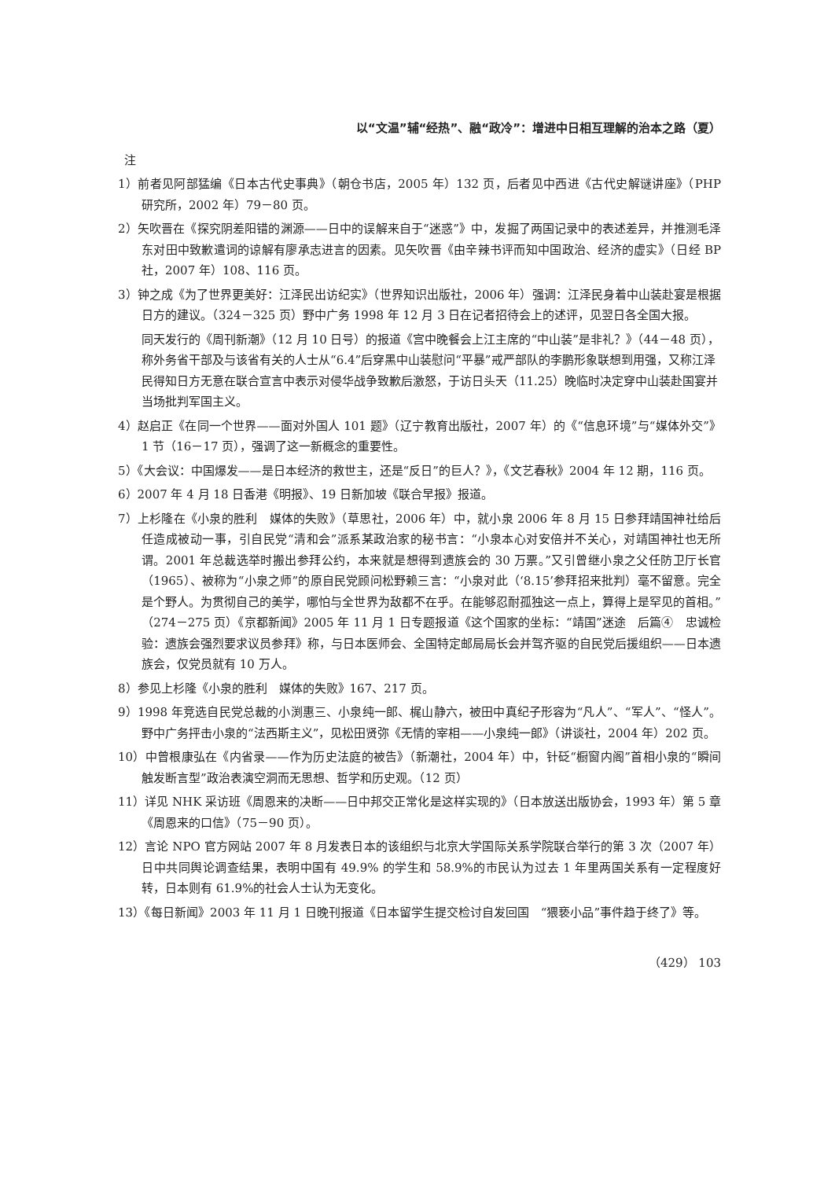以“文温”辅“经热”、融“政冷”：增进中日相互理解的治本之路（夏）
注
1）前者见阿部猛编《日本古代史事典》（朝仓书店，2005 年）132 页，后者见中西进《古代史解谜讲座》（PHP 研究所，2002 年）79－80 页。
2）矢吹晋在《探究阴差阳错的渊源——日中的误解来自于“迷惑”》中，发掘了两国记录中的表述差异，并推测毛泽东对田中致歉遣词的谅解有廖承志进言的因素。见矢吹晋《由辛辣书评而知中国政治、经济的虚实》（日经 BP 社，2007 年）108、116 页。
3）钟之成《为了世界更美好：江泽民出访纪实》（世界知识出版社，2006 年）强调：江泽民身着中山装赴宴是根据日方的建议。（324－325 页）野中广务 1998 年 12 月 3 日在记者招待会上的述评，见翌日各全国大报。
同天发行的《周刊新潮》（12 月 10 日号）的报道《宫中晚餐会上江主席的“中山装”是非礼？》（44－48 页），称外务省干部及与该省有关的人士从“6.4”后穿黑中山装慰问“平暴”戒严部队的李鹏形象联想到用强，又称江泽民得知日方无意在联合宣言中表示对侵华战争致歉后激怒，于访日头天（11.25）晚临时决定穿中山装赴国宴并当场批判军国主义。
4）赵启正《在同一个世界——面对外国人 101 题》（辽宁教育出版社，2007 年）的《“信息环境”与“媒体外交”》1 节（16－17 页），强调了这一新概念的重要性。
5）《大会议：中国爆发——是日本经济的救世主，还是“反日”的巨人？》，《文艺春秋》2004 年 12 期，116 页。
6）2007 年 4 月 18 日香港《明报》、19 日新加坡《联合早报》报道。
7）上杉隆在《小泉的胜利　媒体的失败》（草思社，2006 年）中，就小泉 2006 年 8 月 15 日参拜靖国神社给后任造成被动一事，引自民党“清和会”派系某政治家的秘书言：“小泉本心对安倍并不关心，对靖国神社也无所谓。2001 年总裁选举时搬出参拜公约，本来就是想得到遗族会的 30 万票。”又引曾继小泉之父任防卫厅长官（1965）、被称为“小泉之师”的原自民党顾问松野赖三言：“小泉对此（‘8.15’参拜招来批判）毫不留意。完全是个野人。为贯彻自己的美学，哪怕与全世界为敌都不在乎。在能够忍耐孤独这一点上，算得上是罕见的首相。”（274－275 页）《京都新闻》2005 年 11 月 1 日专题报道《这个国家的坐标：“靖国”迷途　后篇④　忠诚检验：遗族会强烈要求议员参拜》称，与日本医师会、全国特定邮局局长会并驾齐驱的自民党后援组织——日本遗族会，仅党员就有 10 万人。
8）参见上杉隆《小泉的胜利　媒体的失败》167、217 页。
9）1998 年竞选自民党总裁的小渕惠三、小泉纯一郎、梶山静六，被田中真纪子形容为“凡人”、“军人”、“怪人”。野中广务抨击小泉的“法西斯主义”，见松田贤弥《无情的宰相——小泉纯一郎》（讲谈社，2004 年）202 页。
10）中曾根康弘在《内省录——作为历史法庭的被告》（新潮社，2004 年）中，针砭“橱窗内阁”首相小泉的“瞬间触发断言型”政治表演空洞而无思想、哲学和历史观。（12 页）
11）详见 NHK 采访班《周恩来的决断——日中邦交正常化是这样实现的》（日本放送出版协会，1993 年）第 5 章《周恩来的口信》（75－90 页）。
12）言论 NPO 官方网站 2007 年 8 月发表日本的该组织与北京大学国际关系学院联合举行的第 3 次（2007 年）日中共同舆论调查结果，表明中国有 49.9% 的学生和 58.9%的市民认为过去 1 年里两国关系有一定程度好转，日本则有 61.9%的社会人士认为无变化。
13）《每日新闻》2003 年 11 月 1 日晚刊报道《日本留学生提交检讨自发回国　“猥亵小品”事件趋于终了》等。
（429） 103